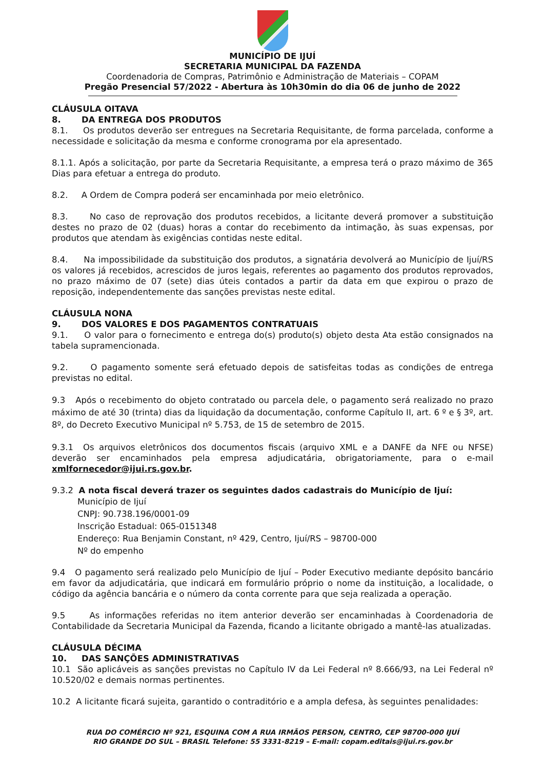MUNICÍPIO DE IJUÍ
SECRETARIA MUNICIPAL DA FAZENDA
Coordenadoria de Compras, Patrimônio e Administração de Materiais – COPAM
Pregão Presencial 57/2022 - Abertura às 10h30min do dia 06 de junho de 2022
CLÁUSULA OITAVA
8. DA ENTREGA DOS PRODUTOS
8.1. Os produtos deverão ser entregues na Secretaria Requisitante, de forma parcelada, conforme a necessidade e solicitação da mesma e conforme cronograma por ela apresentado.
8.1.1. Após a solicitação, por parte da Secretaria Requisitante, a empresa terá o prazo máximo de 365 Dias para efetuar a entrega do produto.
8.2. A Ordem de Compra poderá ser encaminhada por meio eletrônico.
8.3. No caso de reprovação dos produtos recebidos, a licitante deverá promover a substituição destes no prazo de 02 (duas) horas a contar do recebimento da intimação, às suas expensas, por produtos que atendam às exigências contidas neste edital.
8.4. Na impossibilidade da substituição dos produtos, a signatária devolverá ao Município de Ijuí/RS os valores já recebidos, acrescidos de juros legais, referentes ao pagamento dos produtos reprovados, no prazo máximo de 07 (sete) dias úteis contados a partir da data em que expirou o prazo de reposição, independentemente das sanções previstas neste edital.
CLÁUSULA NONA
9. DOS VALORES E DOS PAGAMENTOS CONTRATUAIS
9.1. O valor para o fornecimento e entrega do(s) produto(s) objeto desta Ata estão consignados na tabela supramencionada.
9.2. O pagamento somente será efetuado depois de satisfeitas todas as condições de entrega previstas no edital.
9.3 Após o recebimento do objeto contratado ou parcela dele, o pagamento será realizado no prazo máximo de até 30 (trinta) dias da liquidação da documentação, conforme Capítulo II, art. 6 º e § 3º, art. 8º, do Decreto Executivo Municipal nº 5.753, de 15 de setembro de 2015.
9.3.1 Os arquivos eletrônicos dos documentos fiscais (arquivo XML e a DANFE da NFE ou NFSE) deverão ser encaminhados pela empresa adjudicatária, obrigatoriamente, para o e-mail xmlfornecedor@ijui.rs.gov.br.
9.3.2 A nota fiscal deverá trazer os seguintes dados cadastrais do Município de Ijuí:
Município de Ijuí
CNPJ: 90.738.196/0001-09
Inscrição Estadual: 065-0151348
Endereço: Rua Benjamin Constant, nº 429, Centro, Ijuí/RS – 98700-000
Nº do empenho
9.4 O pagamento será realizado pelo Município de Ijuí – Poder Executivo mediante depósito bancário em favor da adjudicatária, que indicará em formulário próprio o nome da instituição, a localidade, o código da agência bancária e o número da conta corrente para que seja realizada a operação.
9.5 As informações referidas no item anterior deverão ser encaminhadas à Coordenadoria de Contabilidade da Secretaria Municipal da Fazenda, ficando a licitante obrigado a mantê-las atualizadas.
CLÁUSULA DÉCIMA
10. DAS SANÇÕES ADMINISTRATIVAS
10.1 São aplicáveis as sanções previstas no Capítulo IV da Lei Federal nº 8.666/93, na Lei Federal nº 10.520/02 e demais normas pertinentes.
10.2 A licitante ficará sujeita, garantido o contraditório e a ampla defesa, às seguintes penalidades:
RUA DO COMÉRCIO Nº 921, ESQUINA COM A RUA IRMÃOS PERSON, CENTRO, CEP 98700-000 IJUÍ
RIO GRANDE DO SUL – BRASIL Telefone: 55 3331-8219 – E-mail: copam.editais@ijui.rs.gov.br